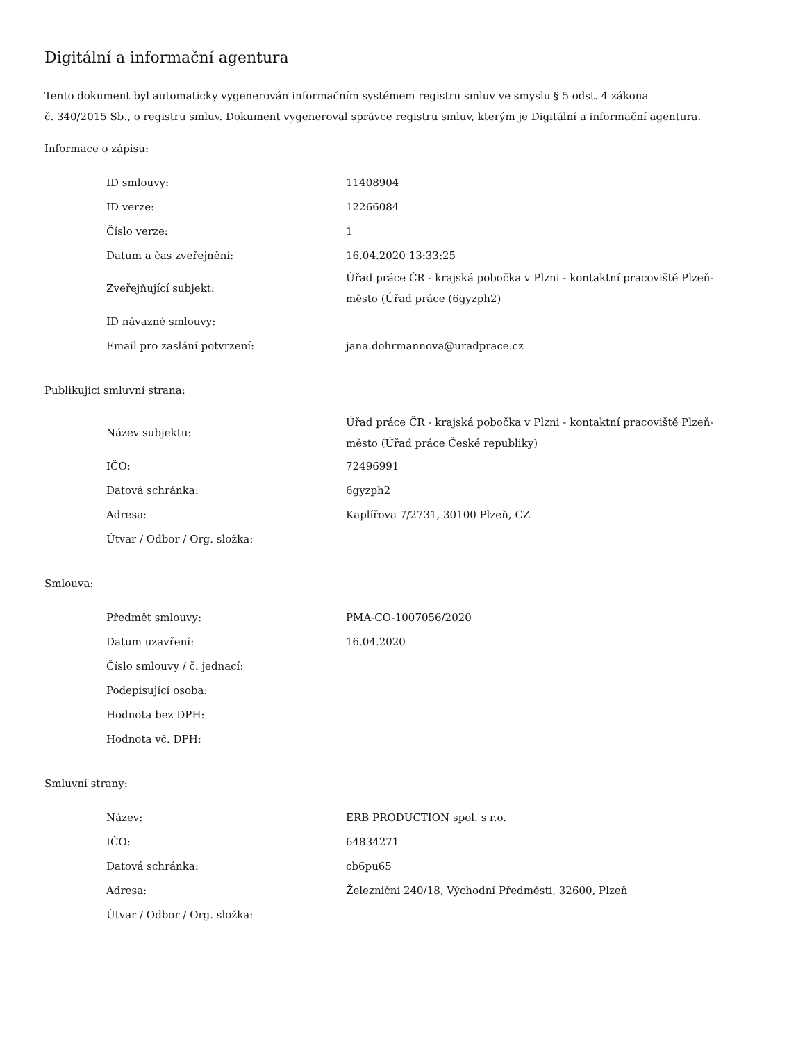Digitální a informační agentura
Tento dokument byl automaticky vygenerován informačním systémem registru smluv ve smyslu § 5 odst. 4 zákona
č. 340/2015 Sb., o registru smluv. Dokument vygeneroval správce registru smluv, kterým je Digitální a informační agentura.
Informace o zápisu:
| ID smlouvy: | 11408904 |
| ID verze: | 12266084 |
| Číslo verze: | 1 |
| Datum a čas zveřejnění: | 16.04.2020 13:33:25 |
| Zveřejňující subjekt: | Úřad práce ČR - krajská pobočka v Plzni - kontaktní pracoviště Plzeň-město (Úřad práce (6gyzph2) |
| ID návazné smlouvy: | |
| Email pro zaslání potvrzení: | jana.dohrmannova@uradprace.cz |
Publikující smluvní strana:
| Název subjektu: | Úřad práce ČR - krajská pobočka v Plzni - kontaktní pracoviště Plzeň-město (Úřad práce České republiky) |
| IČO: | 72496991 |
| Datová schránka: | 6gyzph2 |
| Adresa: | Kaplířova 7/2731, 30100 Plzeň, CZ |
| Útvar / Odbor / Org. složka: | |
Smlouva:
| Předmět smlouvy: | PMA-CO-1007056/2020 |
| Datum uzavření: | 16.04.2020 |
| Číslo smlouvy / č. jednací: | |
| Podepisující osoba: | |
| Hodnota bez DPH: | |
| Hodnota vč. DPH: | |
Smluvní strany:
| Název: | ERB PRODUCTION spol. s r.o. |
| IČO: | 64834271 |
| Datová schránka: | cb6pu65 |
| Adresa: | Železniční 240/18, Východní Předměstí, 32600, Plzeň |
| Útvar / Odbor / Org. složka: | |